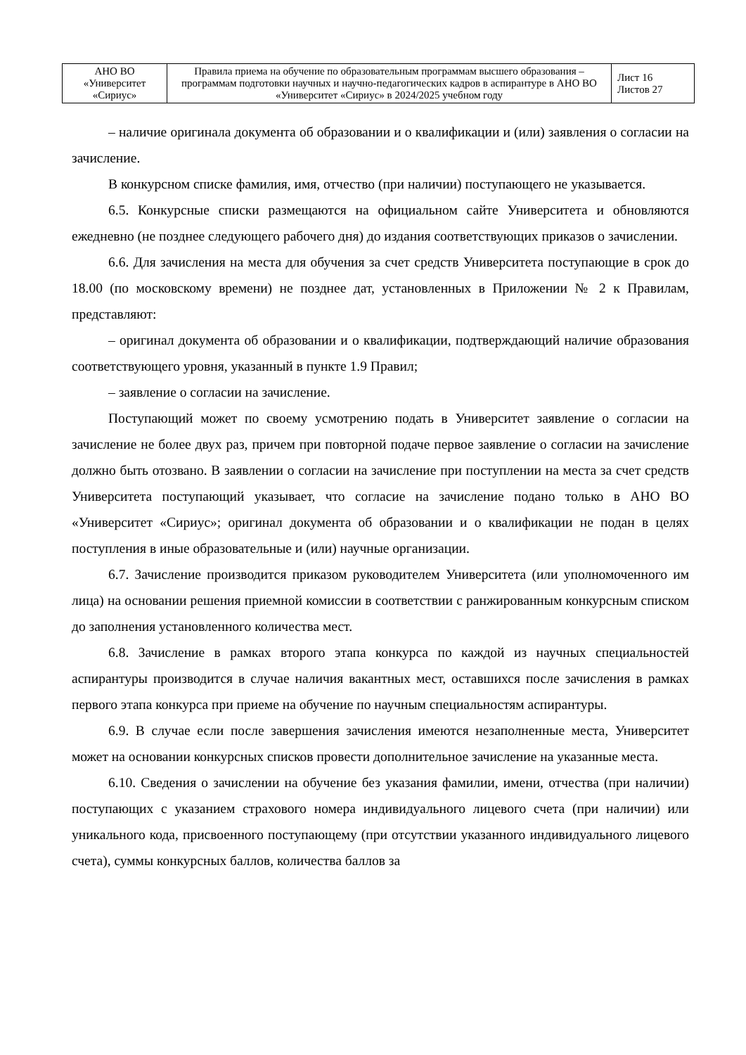| АНО ВО «Университет «Сириус» | Правила приема на обучение по образовательным программам высшего образования – программам подготовки научных и научно-педагогических кадров в аспирантуре в АНО ВО «Университет «Сириус» в 2024/2025 учебном году | Лист 16 Листов 27 |
– наличие оригинала документа об образовании и о квалификации и (или) заявления о согласии на зачисление.
В конкурсном списке фамилия, имя, отчество (при наличии) поступающего не указывается.
6.5. Конкурсные списки размещаются на официальном сайте Университета и обновляются ежедневно (не позднее следующего рабочего дня) до издания соответствующих приказов о зачислении.
6.6. Для зачисления на места для обучения за счет средств Университета поступающие в срок до 18.00 (по московскому времени) не позднее дат, установленных в Приложении № 2 к Правилам, представляют:
– оригинал документа об образовании и о квалификации, подтверждающий наличие образования соответствующего уровня, указанный в пункте 1.9 Правил;
– заявление о согласии на зачисление.
Поступающий может по своему усмотрению подать в Университет заявление о согласии на зачисление не более двух раз, причем при повторной подаче первое заявление о согласии на зачисление должно быть отозвано. В заявлении о согласии на зачисление при поступлении на места за счет средств Университета поступающий указывает, что согласие на зачисление подано только в АНО ВО «Университет «Сириус»; оригинал документа об образовании и о квалификации не подан в целях поступления в иные образовательные и (или) научные организации.
6.7. Зачисление производится приказом руководителем Университета (или уполномоченного им лица) на основании решения приемной комиссии в соответствии с ранжированным конкурсным списком до заполнения установленного количества мест.
6.8. Зачисление в рамках второго этапа конкурса по каждой из научных специальностей аспирантуры производится в случае наличия вакантных мест, оставшихся после зачисления в рамках первого этапа конкурса при приеме на обучение по научным специальностям аспирантуры.
6.9. В случае если после завершения зачисления имеются незаполненные места, Университет может на основании конкурсных списков провести дополнительное зачисление на указанные места.
6.10. Сведения о зачислении на обучение без указания фамилии, имени, отчества (при наличии) поступающих с указанием страхового номера индивидуального лицевого счета (при наличии) или уникального кода, присвоенного поступающему (при отсутствии указанного индивидуального лицевого счета), суммы конкурсных баллов, количества баллов за